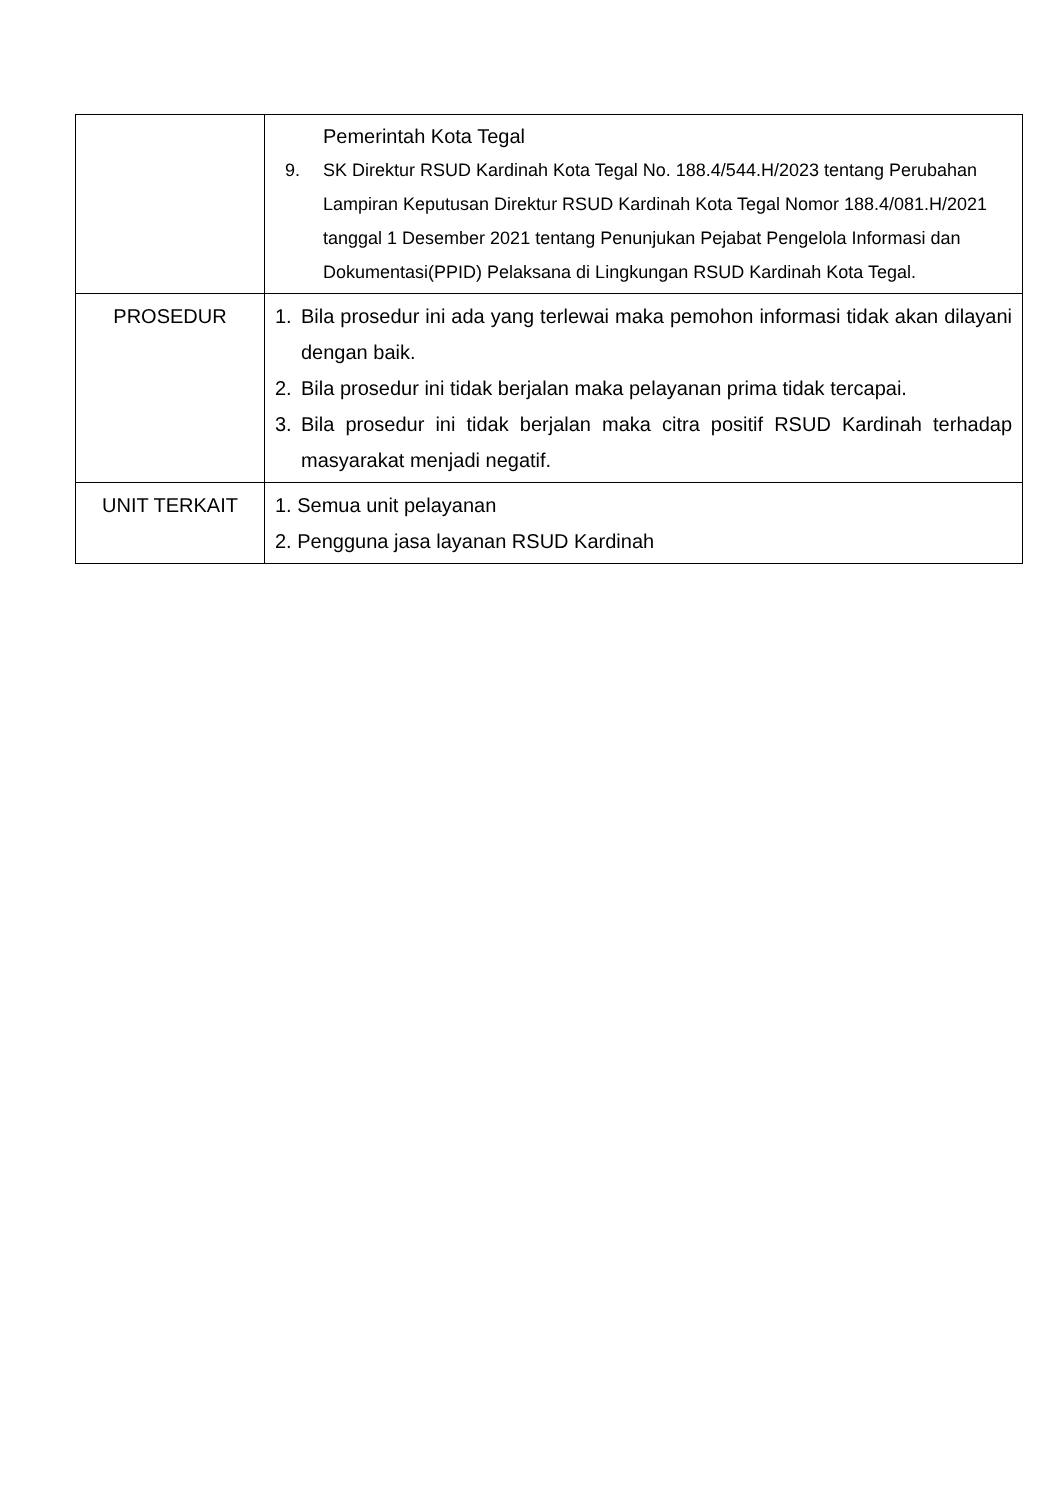| | Pemerintah Kota Tegal 9. SK Direktur RSUD Kardinah Kota Tegal No. 188.4/544.H/2023 tentang Perubahan Lampiran Keputusan Direktur RSUD Kardinah Kota Tegal Nomor 188.4/081.H/2021 tanggal 1 Desember 2021 tentang Penunjukan Pejabat Pengelola Informasi dan Dokumentasi(PPID) Pelaksana di Lingkungan RSUD Kardinah Kota Tegal. |
| PROSEDUR | 1. Bila prosedur ini ada yang terlewai maka pemohon informasi tidak akan dilayani dengan baik. 2. Bila prosedur ini tidak berjalan maka pelayanan prima tidak tercapai. 3. Bila prosedur ini tidak berjalan maka citra positif RSUD Kardinah terhadap masyarakat menjadi negatif. |
| UNIT TERKAIT | 1. Semua unit pelayanan 2. Pengguna jasa layanan RSUD Kardinah |